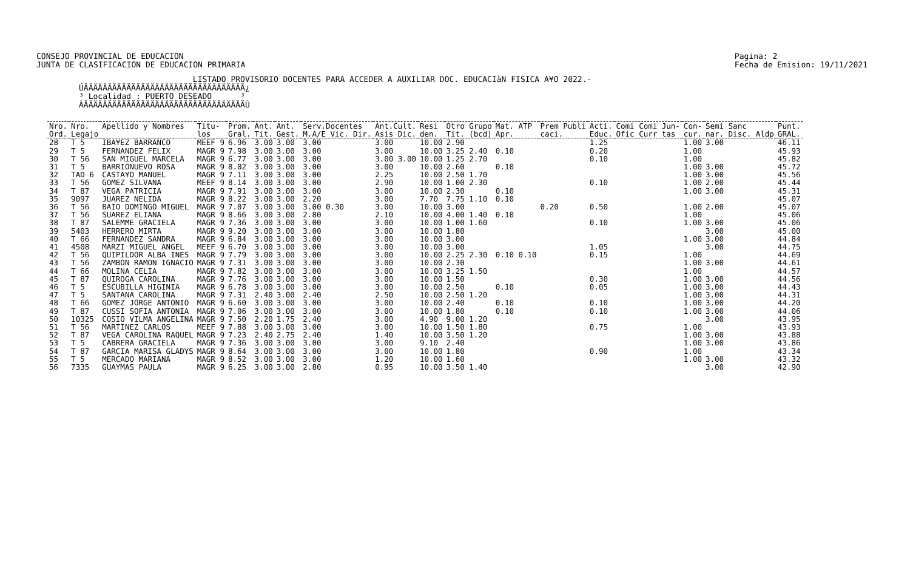CONSEJO PROVINCIAL DE EDUCACION
JUNTA DE CLASIFICACION DE EDUCACION PRIMARIA
Pagina: 2
Fecha de Emision: 19/11/2021
LISTADO PROVISORIO DOCENTES PARA ACCEDER A AUXILIAR DOC. EDUCACIàN FISICA A¥O 2022.- ÚÄÄÄÄÄÄÄÄÄÄÄÄÄÄÄÄÄÄÄÄÄÄÄÄÄÄÄÄÄÄÄÄÄÄ¿ ³ Localidad : PUERTO DESEADO ³ ÀÄÄÄÄÄÄÄÄÄÄÄÄÄÄÄÄÄÄÄÄÄÄÄÄÄÄÄÄÄÄÄÄÄÄÙ
| Nro. | Nro. | Apellido y Nombres | Titu- | Prom. | Ant. | Ant. | Serv.Docentes | Ant.Cult. | Resi | Otro Grupo | Mat. ATP | Prem Publi | Acti. | Comi Comi Jun- | Con- | Semi Sanc | Punt. |
| --- | --- | --- | --- | --- | --- | --- | --- | --- | --- | --- | --- | --- | --- | --- | --- | --- | --- |
| Ord. | Legajo | | los | Gral. | Tit. | Gest. | M.A/E Vic. Dir. | Asis Dic. | den. | Tit. (bcd) | Apr. | caci. | Educ. | Ofic Curr tas | cur. | nar. Disc. Aldp | GRAL. |
| 28 | T 5 | IBA¥EZ BARRANCO | MEEF 9 | 6.96 | 3.00 | 3.00 | 3.00 | 3.00 | 10.00 | 2.90 | | | 1.25 | | 1.00 | 3.00 | 46.11 |
| 29 | T 5 | FERNANDEZ FELIX | MAGR 9 | 7.98 | 3.00 | 3.00 | 3.00 | 3.00 | 10.00 | 3.25 2.40 | 0.10 | | 0.20 | | 1.00 | | 45.93 |
| 30 | T 56 | SAN MIGUEL MARCELA | MAGR 9 | 6.77 | 3.00 | 3.00 | 3.00 | 3.00 3.00 | 10.00 | 1.25 2.70 | | | 0.10 | | 1.00 | | 45.82 |
| 31 | T 5 | BARRIONUEVO ROSA | MAGR 9 | 8.02 | 3.00 | 3.00 | 3.00 | 3.00 | 10.00 | 2.60 | 0.10 | | | | 1.00 | 3.00 | 45.72 |
| 32 | TAD 6 | CASTA¥O MANUEL | MAGR 9 | 7.11 | 3.00 | 3.00 | 3.00 | 2.25 | 10.00 | 2.50 1.70 | | | | | 1.00 | 3.00 | 45.56 |
| 33 | T 56 | GOMEZ SILVANA | MEEF 9 | 8.14 | 3.00 | 3.00 | 3.00 | 2.90 | 10.00 | 1.00 2.30 | | | 0.10 | | 1.00 | 2.00 | 45.44 |
| 34 | T 87 | VEGA PATRICIA | MAGR 9 | 7.91 | 3.00 | 3.00 | 3.00 | 3.00 | 10.00 | 2.30 | 0.10 | | | | 1.00 | 3.00 | 45.31 |
| 35 | 9097 | JUAREZ NELIDA | MAGR 9 | 8.22 | 3.00 | 3.00 | 2.20 | 3.00 | 7.70 | 7.75 1.10 | 0.10 | | | | | | 45.07 |
| 36 | T 56 | BAIO DOMINGO MIGUEL | MAGR 9 | 7.07 | 3.00 | 3.00 | 3.00 0.30 | 3.00 | 10.00 | 3.00 | | 0.20 | 0.50 | | 1.00 | 2.00 | 45.07 |
| 37 | T 56 | SUAREZ ELIANA | MAGR 9 | 8.66 | 3.00 | 3.00 | 2.80 | 2.10 | 10.00 | 4.00 1.40 | 0.10 | | | | 1.00 | | 45.06 |
| 38 | T 87 | SALEMME GRACIELA | MAGR 9 | 7.36 | 3.00 | 3.00 | 3.00 | 3.00 | 10.00 | 1.00 1.60 | | | 0.10 | | 1.00 | 3.00 | 45.06 |
| 39 | 5403 | HERRERO MIRTA | MAGR 9 | 9.20 | 3.00 | 3.00 | 3.00 | 3.00 | 10.00 | 1.80 | | | | | | 3.00 | 45.00 |
| 40 | T 66 | FERNANDEZ SANDRA | MAGR 9 | 6.84 | 3.00 | 3.00 | 3.00 | 3.00 | 10.00 | 3.00 | | | | | 1.00 | 3.00 | 44.84 |
| 41 | 4508 | MARZI MIGUEL ANGEL | MEEF 9 | 6.70 | 3.00 | 3.00 | 3.00 | 3.00 | 10.00 | 3.00 | | | 1.05 | | | 3.00 | 44.75 |
| 42 | T 56 | QUIPILDOR ALBA INES | MAGR 9 | 7.79 | 3.00 | 3.00 | 3.00 | 3.00 | 10.00 | 2.25 2.30 | 0.10 0.10 | | 0.15 | | 1.00 | | 44.69 |
| 43 | T 56 | ZAMBON RAMON IGNACIO | MAGR 9 | 7.31 | 3.00 | 3.00 | 3.00 | 3.00 | 10.00 | 2.30 | | | | | 1.00 | 3.00 | 44.61 |
| 44 | T 66 | MOLINA CELIA | MAGR 9 | 7.82 | 3.00 | 3.00 | 3.00 | 3.00 | 10.00 | 3.25 1.50 | | | | | 1.00 | | 44.57 |
| 45 | T 87 | QUIROGA CAROLINA | MAGR 9 | 7.76 | 3.00 | 3.00 | 3.00 | 3.00 | 10.00 | 1.50 | | | 0.30 | | 1.00 | 3.00 | 44.56 |
| 46 | T 5 | ESCUBILLA HIGINIA | MAGR 9 | 6.78 | 3.00 | 3.00 | 3.00 | 3.00 | 10.00 | 2.50 | 0.10 | | 0.05 | | 1.00 | 3.00 | 44.43 |
| 47 | T 5 | SANTANA CAROLINA | MAGR 9 | 7.31 | 2.40 | 3.00 | 2.40 | 2.50 | 10.00 | 2.50 1.20 | | | | | 1.00 | 3.00 | 44.31 |
| 48 | T 66 | GOMEZ JORGE ANTONIO | MAGR 9 | 6.60 | 3.00 | 3.00 | 3.00 | 3.00 | 10.00 | 2.40 | 0.10 | | 0.10 | | 1.00 | 3.00 | 44.20 |
| 49 | T 87 | CUSSI SOFIA ANTONIA | MAGR 9 | 7.06 | 3.00 | 3.00 | 3.00 | 3.00 | 10.00 | 1.80 | 0.10 | | 0.10 | | 1.00 | 3.00 | 44.06 |
| 50 | 10325 | COSIO VILMA ANGELINA | MAGR 9 | 7.50 | 2.20 | 1.75 | 2.40 | 3.00 | 4.90 | 9.00 1.20 | | | | | | 3.00 | 43.95 |
| 51 | T 56 | MARTINEZ CARLOS | MEEF 9 | 7.88 | 3.00 | 3.00 | 3.00 | 3.00 | 10.00 | 1.50 1.80 | | | 0.75 | | 1.00 | | 43.93 |
| 52 | T 87 | VEGA CAROLINA RAQUEL | MAGR 9 | 7.23 | 2.40 | 2.75 | 2.40 | 1.40 | 10.00 | 3.50 1.20 | | | | | 1.00 | 3.00 | 43.88 |
| 53 | T 5 | CABRERA GRACIELA | MAGR 9 | 7.36 | 3.00 | 3.00 | 3.00 | 3.00 | 9.10 | 2.40 | | | | | 1.00 | 3.00 | 43.86 |
| 54 | T 87 | GARCIA MARISA GLADYS | MAGR 9 | 8.64 | 3.00 | 3.00 | 3.00 | 3.00 | 10.00 | 1.80 | | | 0.90 | | 1.00 | | 43.34 |
| 55 | T 5 | MERCADO MARIANA | MAGR 9 | 8.52 | 3.00 | 3.00 | 3.00 | 1.20 | 10.00 | 1.60 | | | | | 1.00 | 3.00 | 43.32 |
| 56 | 7335 | GUAYMAS PAULA | MAGR 9 | 6.25 | 3.00 | 3.00 | 2.80 | 0.95 | 10.00 | 3.50 1.40 | | | | | | 3.00 | 42.90 |